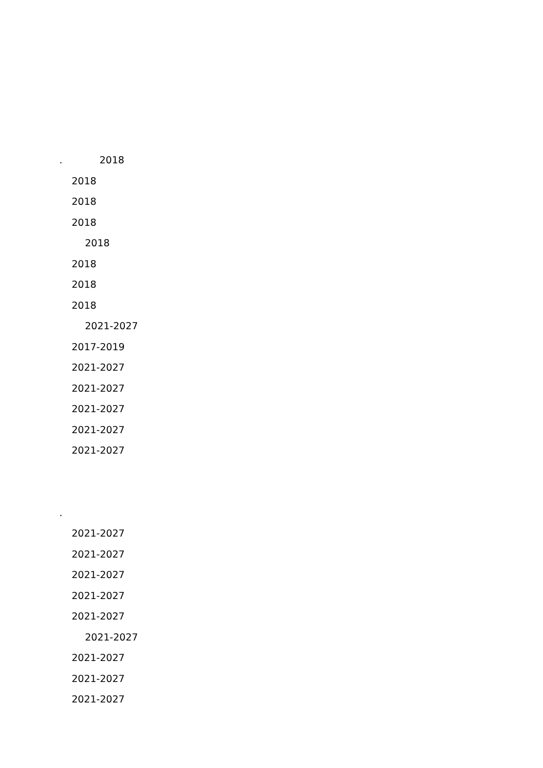. 2018
2018
2018
2018
2018
2018
2018
2018
2021-2027
2017-2019
2021-2027
2021-2027
2021-2027
2021-2027
2021-2027
.
2021-2027
2021-2027
2021-2027
2021-2027
2021-2027
2021-2027
2021-2027
2021-2027
2021-2027